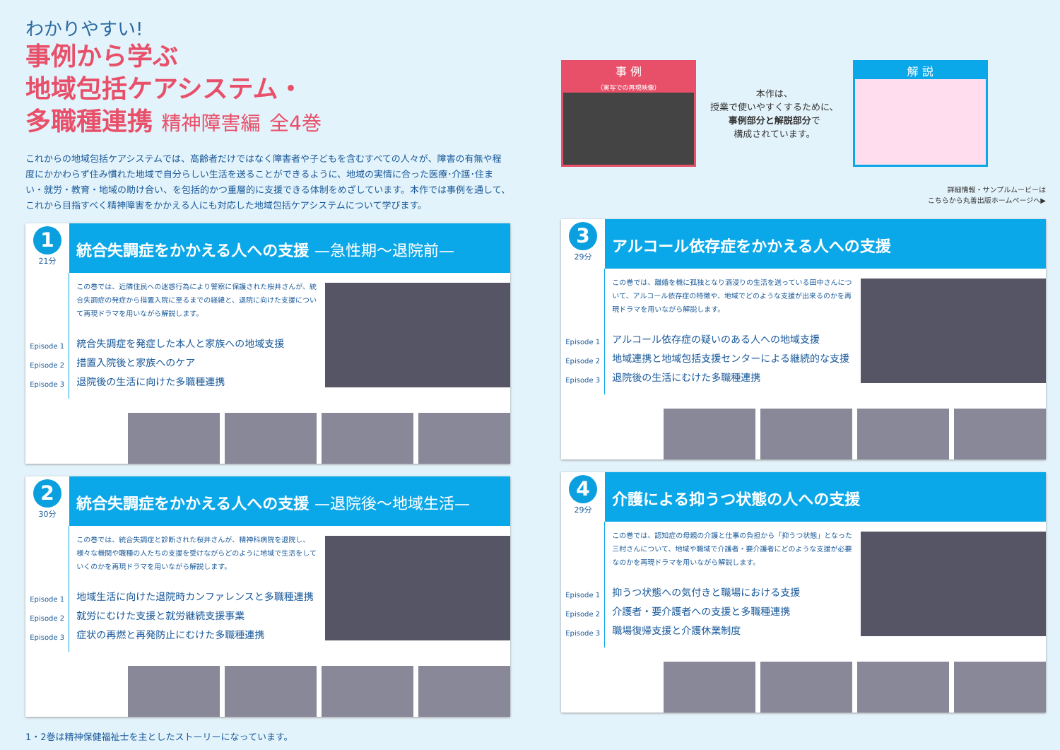わかりやすい!
事例から学ぶ
地域包括ケアシステム・
多職種連携 精神障害編 全4巻
これからの地域包括ケアシステムでは、高齢者だけではなく障害者や子どもを含むすべての人々が、障害の有無や程度にかかわらず住み慣れた地域で自分らしい生活を送ることができるように、地域の実情に合った医療･介護･住まい・就労・教育・地域の助け合い、を包括的かつ重層的に支援できる体制をめざしています。本作では事例を通して、これから目指すべく精神障害をかかえる人にも対応した地域包括ケアシステムについて学びます。
1
21分
統合失調症をかかえる人への支援 —急性期～退院前—
Episode 1
Episode 2
Episode 3
この巻では、近隣住民への迷惑行為により警察に保護された桜井さんが、統合失調症の発症から措置入院に至るまでの経緯と、退院に向けた支援について再現ドラマを用いながら解説します。
統合失調症を発症した本人と家族への地域支援
措置入院後と家族へのケア
退院後の生活に向けた多職種連携
2
30分
統合失調症をかかえる人への支援 —退院後～地域生活—
Episode 1
Episode 2
Episode 3
この巻では、統合失調症と診断された桜井さんが、精神科病院を退院し、様々な機関や職種の人たちの支援を受けながらどのように地域で生活をしていくのかを再現ドラマを用いながら解説します。
地域生活に向けた退院時カンファレンスと多職種連携
就労にむけた支援と就労継続支援事業
症状の再燃と再発防止にむけた多職種連携
1・2巻は精神保健福祉士を主としたストーリーになっています。
事 例
（実写での再現映像）
本作は、
授業で使いやすくするために、
事例部分と解説部分で
構成されています。
解 説
詳細情報・サンプルムービーは
こちらから丸善出版ホームページへ▶
3
29分
アルコール依存症をかかえる人への支援
Episode 1
Episode 2
Episode 3
この巻では、離婚を機に孤独となり酒浸りの生活を送っている田中さんについて、アルコール依存症の特徴や、地域でどのような支援が出来るのかを再現ドラマを用いながら解説します。
アルコール依存症の疑いのある人への地域支援
地域連携と地域包括支援センターによる継続的な支援
退院後の生活にむけた多職種連携
4
29分
介護による抑うつ状態の人への支援
Episode 1
Episode 2
Episode 3
この巻では、認知症の母親の介護と仕事の負担から「抑うつ状態」となった三村さんについて、地域や職域で介護者・要介護者にどのような支援が必要なのかを再現ドラマを用いながら解説します。
抑うつ状態への気付きと職場における支援
介護者・要介護者への支援と多職種連携
職場復帰支援と介護休業制度